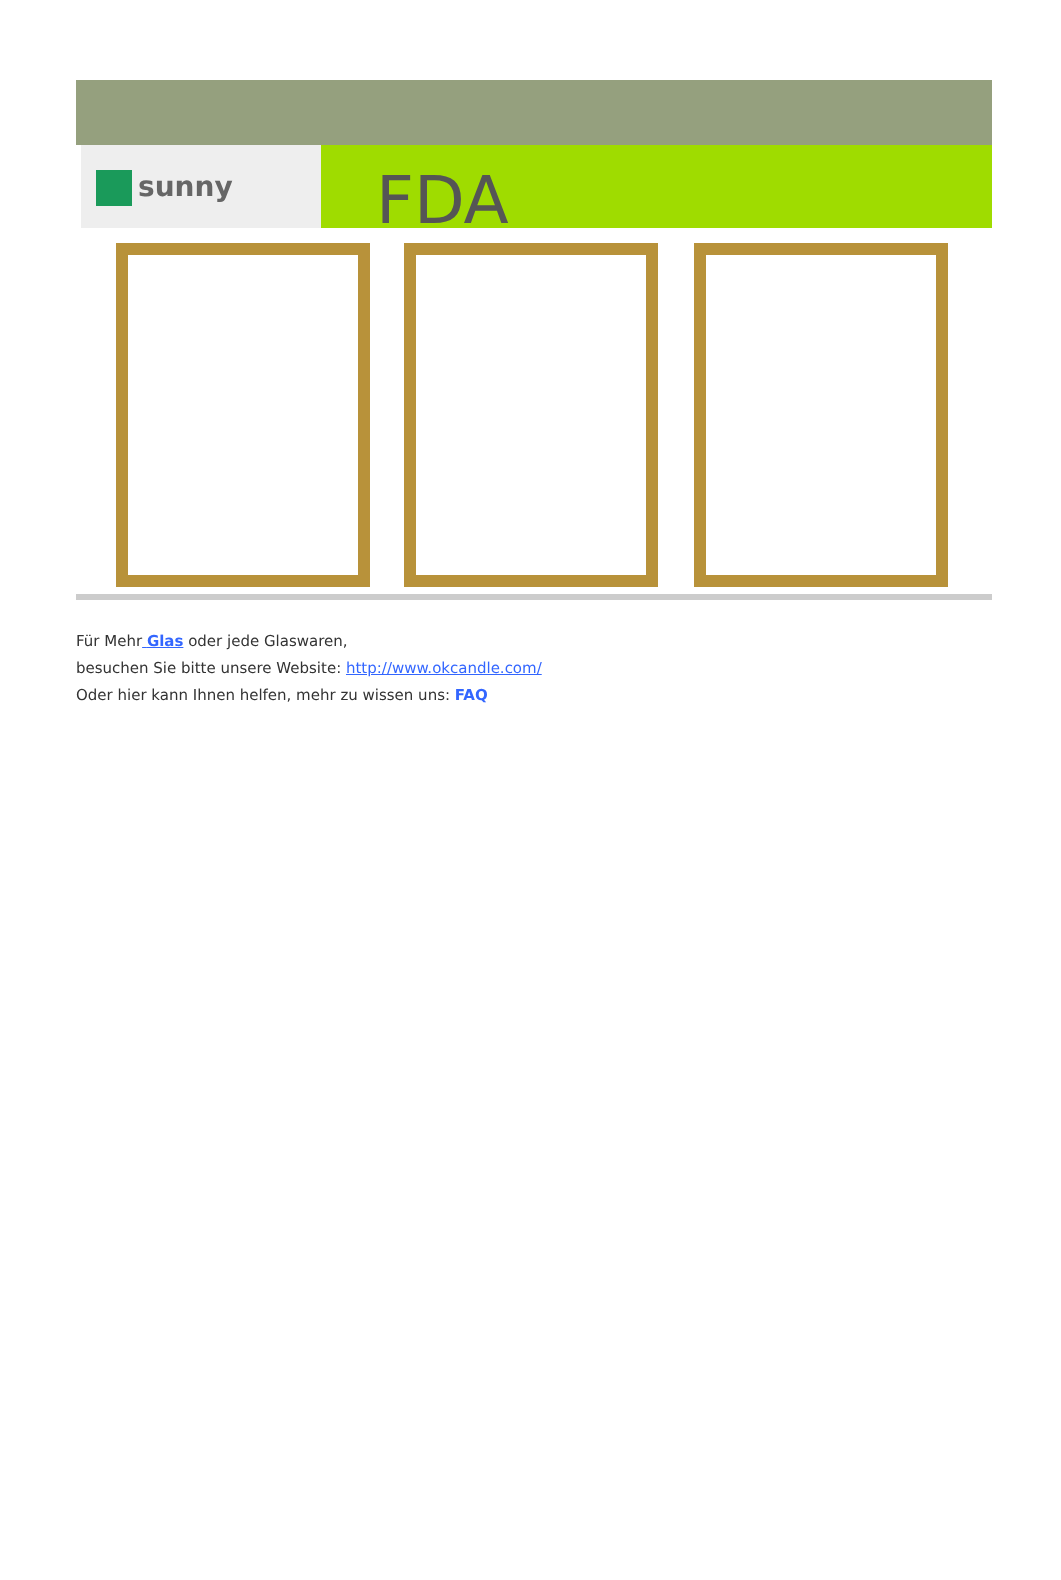sunny FDA
Für Mehr Glas oder jede Glaswaren,
besuchen Sie bitte unsere Website: http://www.okcandle.com/
Oder hier kann Ihnen helfen, mehr zu wissen uns: FAQ